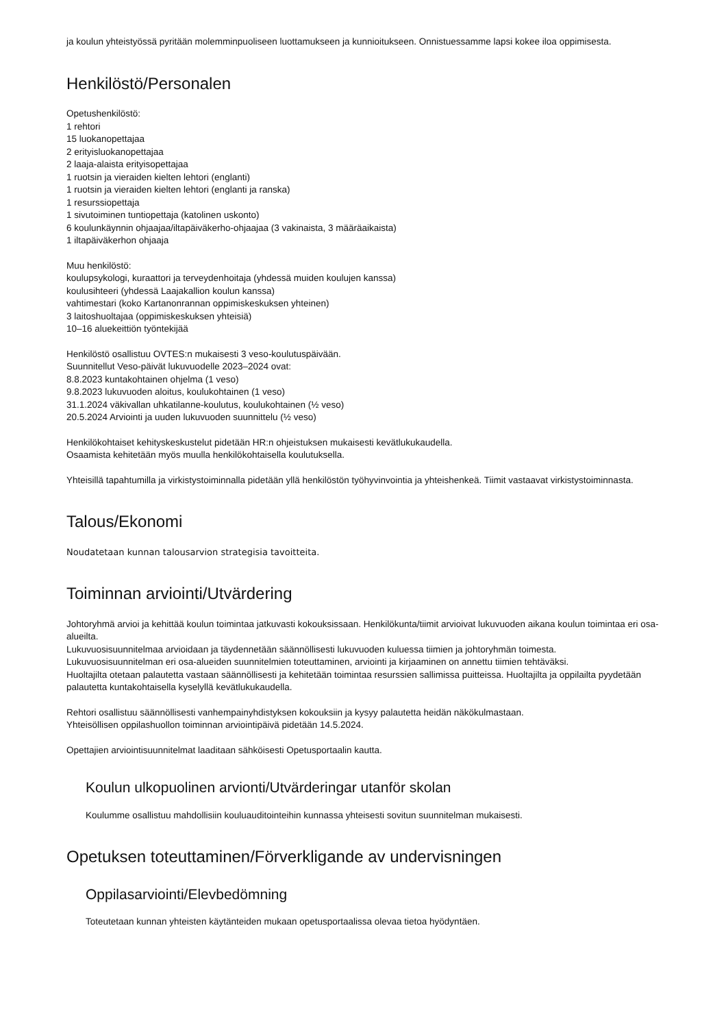ja koulun yhteistyössä pyritään molemminpuoliseen luottamukseen ja kunnioitukseen. Onnistuessamme lapsi kokee iloa oppimisesta.
Henkilöstö/Personalen
Opetushenkilöstö:
1 rehtori
15 luokanopettajaa
2 erityisluokanopettajaa
2 laaja-alaista erityisopettajaa
1 ruotsin ja vieraiden kielten lehtori (englanti)
1 ruotsin ja vieraiden kielten lehtori (englanti ja ranska)
1 resurssiopettaja
1 sivutoiminen tuntiopettaja (katolinen uskonto)
6 koulunkäynnin ohjaajaa/iltapäiväkerho-ohjaajaa (3 vakinaista, 3 määräaikaista)
1 iltapäiväkerhon ohjaaja
Muu henkilöstö:
koulupsykologi, kuraattori ja terveydenhoitaja (yhdessä muiden koulujen kanssa)
koulusihteeri (yhdessä Laajakallion koulun kanssa)
vahtimestari (koko Kartanonrannan oppimiskeskuksen yhteinen)
3 laitoshuoltajaa (oppimiskeskuksen yhteisiä)
10–16 aluekeittiön työntekijää
Henkilöstö osallistuu OVTES:n mukaisesti 3 veso-koulutuspäivään.
Suunnitellut Veso-päivät lukuvuodelle 2023–2024 ovat:
8.8.2023 kuntakohtainen ohjelma (1 veso)
9.8.2023 lukuvuoden aloitus, koulukohtainen (1 veso)
31.1.2024 väkivallan uhkatilanne-koulutus, koulukohtainen (½ veso)
20.5.2024 Arviointi ja uuden lukuvuoden suunnittelu (½ veso)
Henkilökohtaiset kehityskeskustelut pidetään HR:n ohjeistuksen mukaisesti kevätlukukaudella.
Osaamista kehitetään myös muulla henkilökohtaisella koulutuksella.
Yhteisillä tapahtumilla ja virkistystoiminnalla pidetään yllä henkilöstön työhyvinvointia ja yhteishenkeä. Tiimit vastaavat virkistystoiminnasta.
Talous/Ekonomi
Noudatetaan kunnan talousarvion strategisia tavoitteita.
Toiminnan arviointi/Utvärdering
Johtoryhmä arvioi ja kehittää koulun toimintaa jatkuvasti kokouksissaan. Henkilökunta/tiimit arvioivat lukuvuoden aikana koulun toimintaa eri osa-alueilta.
Lukuvuosisuunnitelmaa arvioidaan ja täydennetään säännöllisesti lukuvuoden kuluessa tiimien ja johtoryhmän toimesta.
Lukuvuosisuunnitelman eri osa-alueiden suunnitelmien toteuttaminen, arviointi ja kirjaaminen on annettu tiimien tehtäväksi.
Huoltajilta otetaan palautetta vastaan säännöllisesti ja kehitetään toimintaa resurssien sallimissa puitteissa. Huoltajilta ja oppilailta pyydetään palautetta kuntakohtaisella kyselyllä kevätlukukaudella.
Rehtori osallistuu säännöllisesti vanhempainyhdistyksen kokouksiin ja kysyy palautetta heidän näkökulmastaan.
Yhteisöllisen oppilashuollon toiminnan arviointipäivä pidetään 14.5.2024.
Opettajien arviointisuunnitelmat laaditaan sähköisesti Opetusportaalin kautta.
Koulun ulkopuolinen arvionti/Utvärderingar utanför skolan
Koulumme osallistuu mahdollisiin kouluauditointeihin kunnassa yhteisesti sovitun suunnitelman mukaisesti.
Opetuksen toteuttaminen/Förverkligande av undervisningen
Oppilasarviointi/Elevbedömning
Toteutetaan kunnan yhteisten käytänteiden mukaan opetusportaalissa olevaa tietoa hyödyntäen.